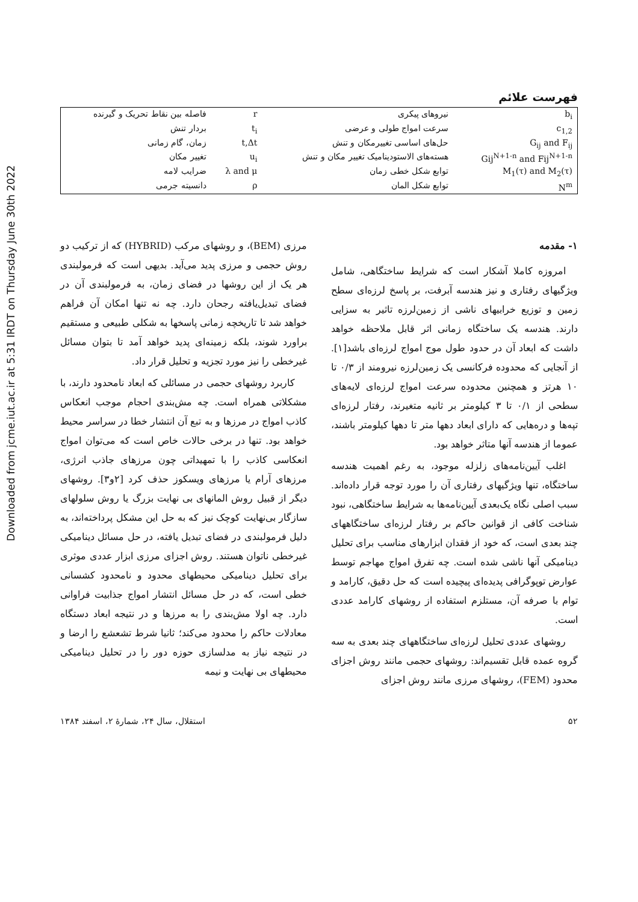Downloaded from jcme.iut.ac.ir at 5:31 IRDT on Thursday June 30th 2022
فهرست علائم
| b<sub>i</sub> | نیروهای پیکری | r | فاصله بین نقاط تحریک و گیرنده |
| c<sub>1,2</sub> | سرعت امواج طولی و عرضی | t<sub>i</sub> | بردار تنش |
| G<sub>ij</sub> and F<sub>ij</sub> | حل‌های اساسی تغییرمکان و تنش | t,Δt | زمان، گام زمانی |
| Gij<sup>N+1-n</sup> and Fij<sup>N+1-n</sup> | هسته‌های الاستودینامیک تغییر مکان و تنش | u<sub>i</sub> | تغییر مکان |
| M<sub>1</sub>(τ) and M<sub>2</sub>(τ) | توابع شکل خطی زمان | λ and μ | ضرایب لامه |
| N<sup>m</sup> | توابع شکل المان | ρ | دانسیته جرمی |
۱- مقدمه
امروزه کاملا آشکار است که شرایط ساختگاهی، شامل ویژگیهای رفتاری و نیز هندسه آبرفت، بر پاسخ لرزه‌ای سطح زمین و توزیع خرابیهای ناشی از زمین‌لرزه تاثیر به سزایی دارند. هندسه یک ساختگاه زمانی اثر قابل ملاحظه خواهد داشت که ابعاد آن در حدود طول موج امواج لرزه‌ای باشد[۱]. از آنجایی که محدوده فرکانسی یک زمین‌لرزه نیرومند از ۰/۳ تا ۱۰ هرتز و همچنین محدوده سرعت امواج لرزه‌ای لایه‌های سطحی از ۰/۱ تا ۳ کیلومتر بر ثانیه متغیرند، رفتار لرزه‌ای تپه‌ها و دره‌هایی که دارای ابعاد دهها متر تا دهها کیلومتر باشند، عموما از هندسه آنها متاثر خواهد بود.
اغلب آیین‌نامه‌های زلزله موجود، به رغم اهمیت هندسه ساختگاه، تنها ویژگیهای رفتاری آن را مورد توجه قرار داده‌اند. سبب اصلی نگاه یک‌بعدی آیین‌نامه‌ها به شرایط ساختگاهی، نبود شناخت کافی از قوانین حاکم بر رفتار لرزه‌ای ساختگاههای چند بعدی است، که خود از فقدان ابزارهای مناسب برای تحلیل دینامیکی آنها ناشی شده است. چه تفرق امواج مهاجم توسط عوارض توپوگرافی پدیده‌ای پیچیده است که حل دقیق، کارامد و توام با صرفه آن، مستلزم استفاده از روشهای کارامد عددی است.
روشهای عددی تحلیل لرزه‌ای ساختگاههای چند بعدی به سه گروه عمده قابل تقسیم‌اند: روشهای حجمی مانند روش اجزای محدود (FEM)، روشهای مرزی مانند روش اجزای
مرزی (BEM)، و روشهای مرکب (HYBRID) که از ترکیب دو روش حجمی و مرزی پدید می‌آید. بدیهی است که فرمولبندی هر یک از این روشها در فضای زمان، به فرمولبندی آن در فضای تبدیل‌یافته رجحان دارد. چه نه تنها امکان آن فراهم خواهد شد تا تاریخچه زمانی پاسخها به شکلی طبیعی و مستقیم براورد شوند، بلکه زمینه‌ای پدید خواهد آمد تا بتوان مسائل غیرخطی را نیز مورد تجزیه و تحلیل قرار داد.
کاربرد روشهای حجمی در مسائلی که ابعاد نامحدود دارند، با مشکلاتی همراه است. چه مش‌بندی احجام موجب انعکاس کاذب امواج در مرزها و به تبع آن انتشار خطا در سراسر محیط خواهد بود. تنها در برخی حالات خاص است که می‌توان امواج انعکاسی کاذب را با تمهیداتی چون مرزهای جاذب انرژی، مرزهای آرام یا مرزهای ویسکوز حذف کرد [۲و۳]. روشهای دیگر از قبیل روش المانهای بی نهایت بزرگ یا روش سلولهای سازگار بی‌نهایت کوچک نیز که به حل این مشکل پرداخته‌اند، به دلیل فرمولبندی در فضای تبدیل یافته، در حل مسائل دینامیکی غیرخطی ناتوان هستند. روش اجزای مرزی ابزار عددی موثری برای تحلیل دینامیکی محیطهای محدود و نامحدود کشسانی خطی است، که در حل مسائل انتشار امواج جذابیت فراوانی دارد. چه اولا مش‌بندی را به مرزها و در نتیجه ابعاد دستگاه معادلات حاکم را محدود می‌کند؛ ثانیا شرط تشعشع را ارضا و در نتیجه نیاز به مدلسازی حوزه دور را در تحلیل دینامیکی محیطهای بی نهایت و نیمه
۵۲ استقلال، سال ۲۴، شمارهٔ ۲، اسفند ۱۳۸۴